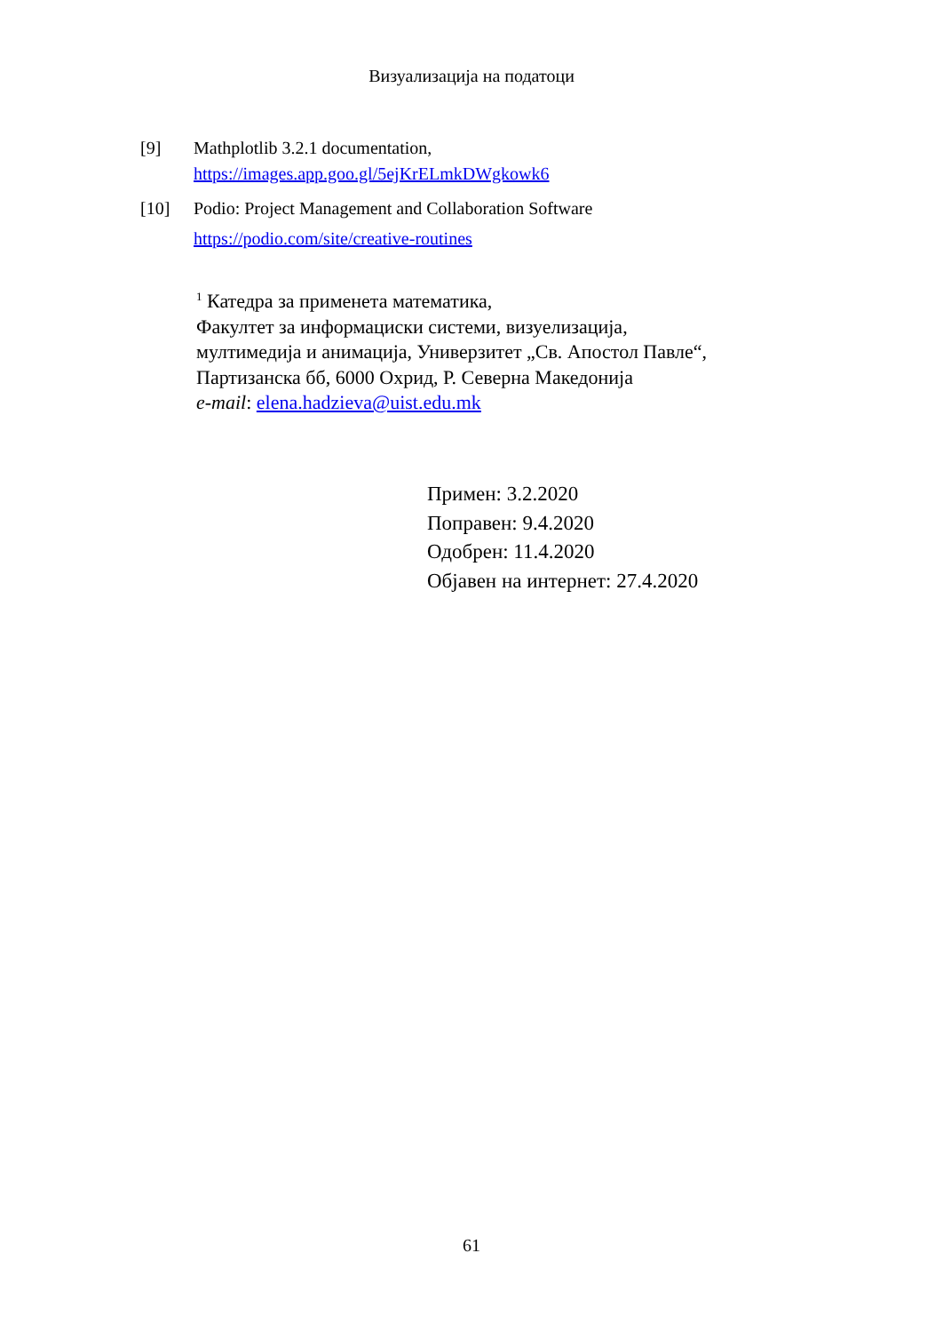Визуализација на податоци
[9] Mathplotlib 3.2.1 documentation,
https://images.app.goo.gl/5ejKrELmkDWgkowk6
[10] Podio: Project Management and Collaboration Software
https://podio.com/site/creative-routines
<sup>1</sup> Катедра за применета математика,
Факултет за информациски системи, визуелизација,
мултимедија и анимација, Универзитет „Св. Апостол Павле“,
Партизанска бб, 6000 Охрид, Р. Северна Македонија
e-mail: elena.hadzieva@uist.edu.mk
Примен: 3.2.2020
Поправен: 9.4.2020
Одобрен: 11.4.2020
Објавен на интернет: 27.4.2020
61